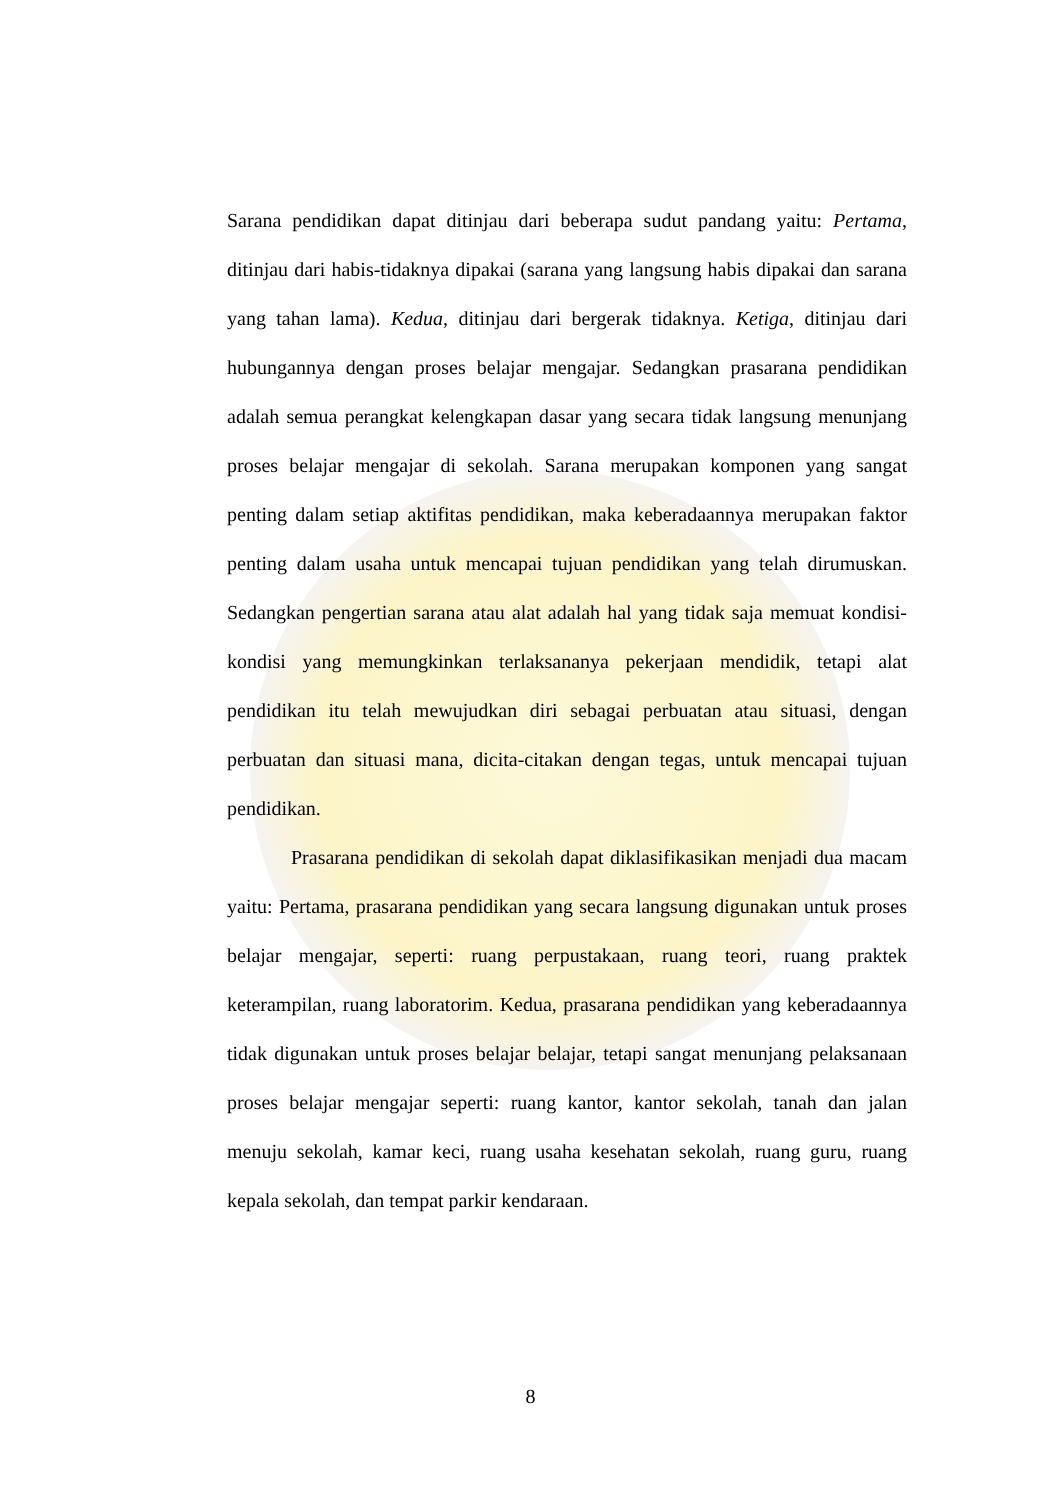Sarana pendidikan dapat ditinjau dari beberapa sudut pandang yaitu: Pertama, ditinjau dari habis-tidaknya dipakai (sarana yang langsung habis dipakai dan sarana yang tahan lama). Kedua, ditinjau dari bergerak tidaknya. Ketiga, ditinjau dari hubungannya dengan proses belajar mengajar. Sedangkan prasarana pendidikan adalah semua perangkat kelengkapan dasar yang secara tidak langsung menunjang proses belajar mengajar di sekolah. Sarana merupakan komponen yang sangat penting dalam setiap aktifitas pendidikan, maka keberadaannya merupakan faktor penting dalam usaha untuk mencapai tujuan pendidikan yang telah dirumuskan. Sedangkan pengertian sarana atau alat adalah hal yang tidak saja memuat kondisi-kondisi yang memungkinkan terlaksananya pekerjaan mendidik, tetapi alat pendidikan itu telah mewujudkan diri sebagai perbuatan atau situasi, dengan perbuatan dan situasi mana, dicita-citakan dengan tegas, untuk mencapai tujuan pendidikan.
Prasarana pendidikan di sekolah dapat diklasifikasikan menjadi dua macam yaitu: Pertama, prasarana pendidikan yang secara langsung digunakan untuk proses belajar mengajar, seperti: ruang perpustakaan, ruang teori, ruang praktek keterampilan, ruang laboratorim. Kedua, prasarana pendidikan yang keberadaannya tidak digunakan untuk proses belajar belajar, tetapi sangat menunjang pelaksanaan proses belajar mengajar seperti: ruang kantor, kantor sekolah, tanah dan jalan menuju sekolah, kamar keci, ruang usaha kesehatan sekolah, ruang guru, ruang kepala sekolah, dan tempat parkir kendaraan.
8